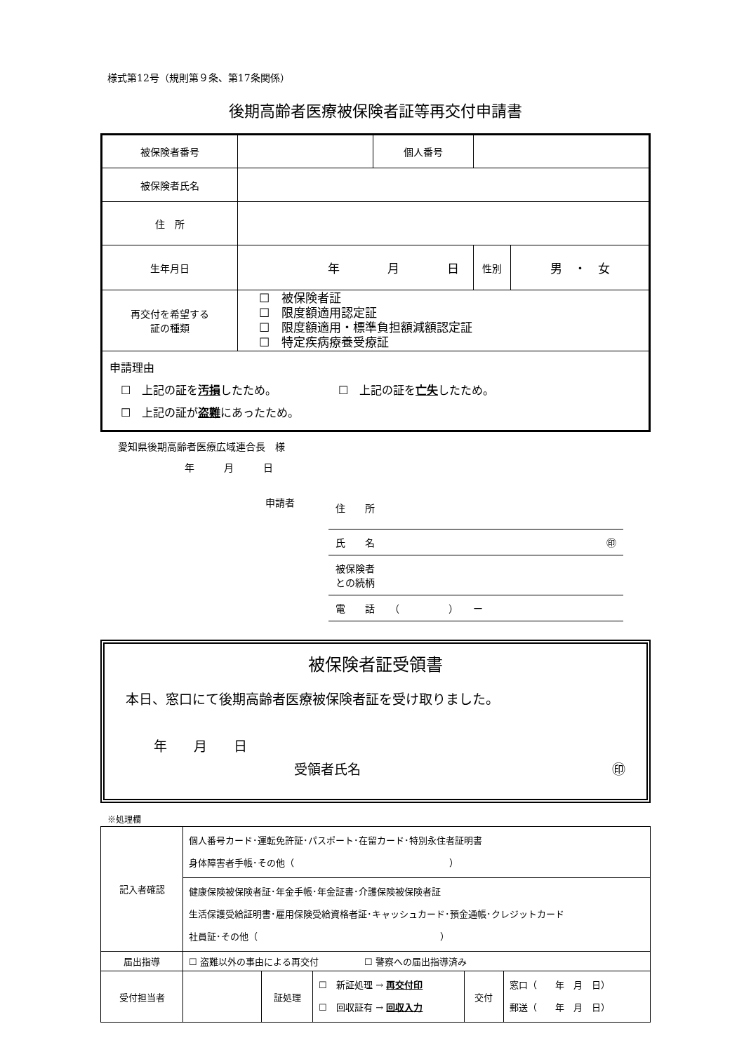様式第12号（規則第９条、第17条関係）
後期高齢者医療被保険者証等再交付申請書
| 被保険者番号 | | 個人番号 | | |
| 被保険者氏名 | | | | |
| 住 所 | | | | |
| 生年月日 | 年 月 日 | | 性別 | 男 ・ 女 |
| 再交付を希望する 証の種類 | ☐ 被保険者証 ☐ 限度額適用認定証 ☐ 限度額適用・標準負担額減額認定証 ☐ 特定疾病療養受療証 | | | |
| 申請理由 ☐ 上記の証を 汚損 したため。 ☐ 上記の証を 亡失 したため。 ☐ 上記の証が 盗難 にあったため。 | | | | |
愛知県後期高齢者医療広域連合長　様
年　　　月　　　日
申請者
住　　所
氏　　名 ㊞
被保険者
との続柄
電　　話　　（　　　　　）　　ー
被保険者証受領書
本日、窓口にて後期高齢者医療被保険者証を受け取りました。
年　　月　　日
受領者氏名 ㊞
※処理欄
| 記入者確認 | 個人番号カード･運転免許証･パスポート･在留カード･特別永住者証明書 身体障害者手帳･その他（ ） | | | | |
| | 健康保険被保険者証･年金手帳･年金証書･介護保険被保険者証 生活保護受給証明書･雇用保険受給資格者証･キャッシュカード･預金通帳･クレジットカード 社員証･その他（ ） | | | | |
| 届出指導 | ☐ 盗難以外の事由による再交付 ☐ 警察への届出指導済み | | | | |
| 受付担当者 | | 証処理 | ☐ 新証処理 → 再交付印 ☐ 回収証有 → 回収入力 | 交付 | 窓口（ 年 月 日） 郵送（ 年 月 日） |